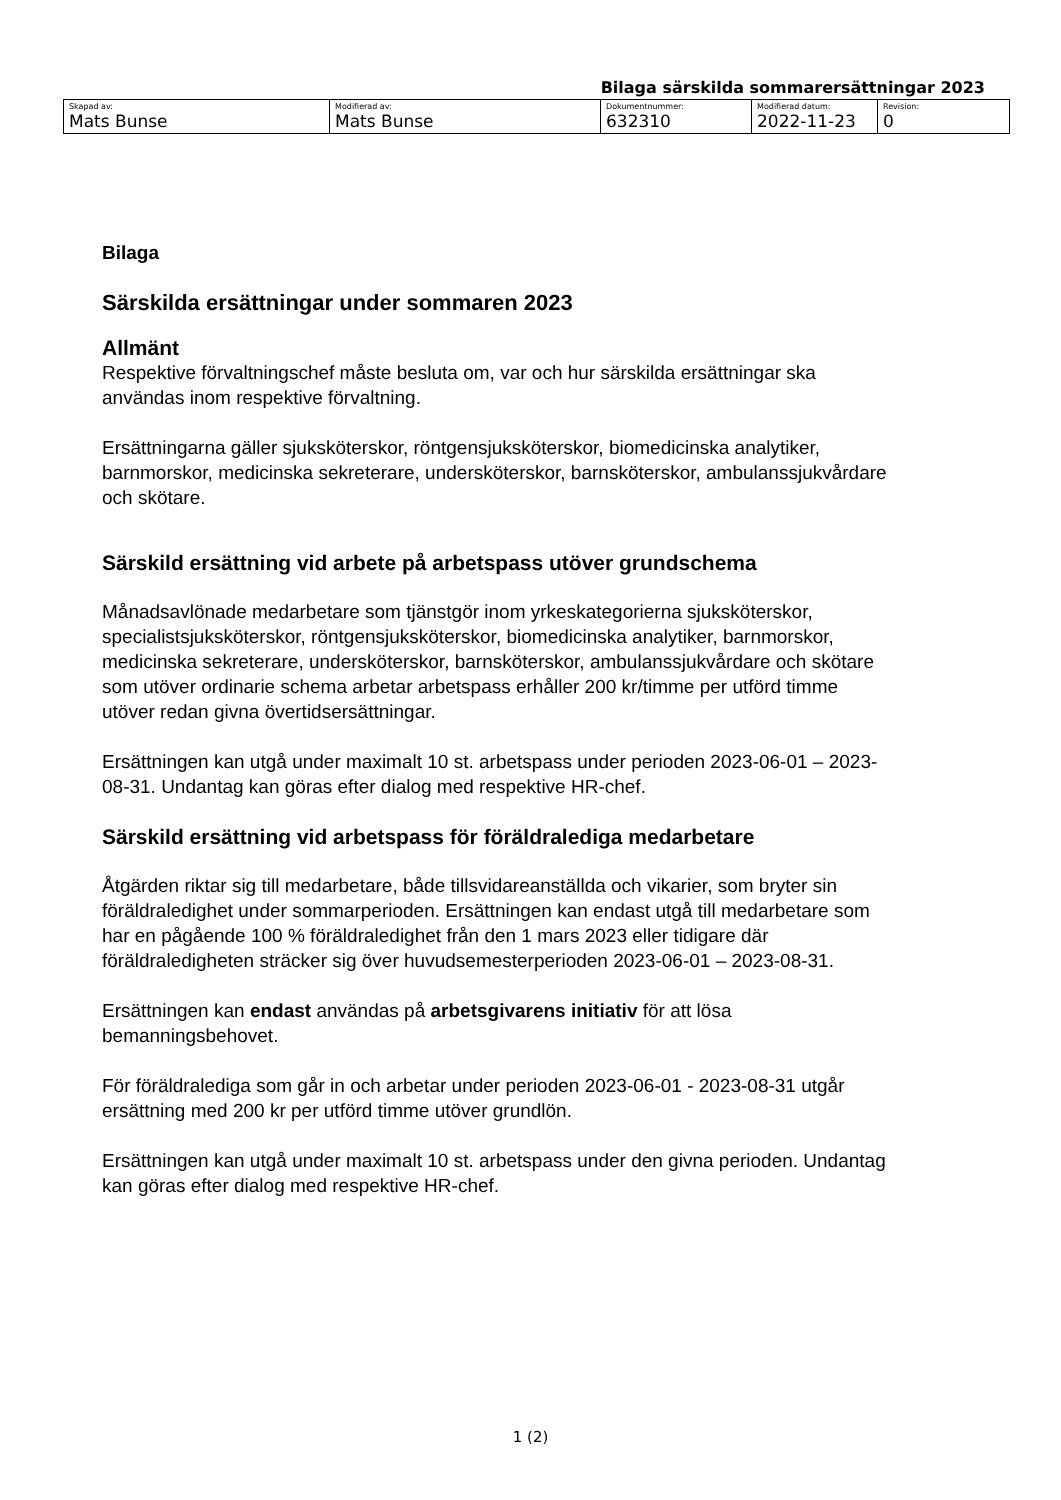Bilaga särskilda sommarersättningar 2023
| Skapad av: Mats Bunse | Modifierad av: Mats Bunse | Dokumentnummer: 632310 | Modifierad datum: 2022-11-23 | Revision: 0 |
Bilaga
Särskilda ersättningar under sommaren 2023
Allmänt
Respektive förvaltningschef måste besluta om, var och hur särskilda ersättningar ska användas inom respektive förvaltning.
Ersättningarna gäller sjuksköterskor, röntgensjuksköterskor, biomedicinska analytiker, barnmorskor, medicinska sekreterare, undersköterskor, barnsköterskor, ambulanssjukvårdare och skötare.
Särskild ersättning vid arbete på arbetspass utöver grundschema
Månadsavlönade medarbetare som tjänstgör inom yrkeskategorierna sjuksköterskor, specialistsjuksköterskor, röntgensjuksköterskor, biomedicinska analytiker, barnmorskor, medicinska sekreterare, undersköterskor, barnsköterskor, ambulanssjukvårdare och skötare som utöver ordinarie schema arbetar arbetspass erhåller 200 kr/timme per utförd timme utöver redan givna övertidsersättningar.
Ersättningen kan utgå under maximalt 10 st. arbetspass under perioden 2023-06-01 – 2023-08-31. Undantag kan göras efter dialog med respektive HR-chef.
Särskild ersättning vid arbetspass för föräldralediga medarbetare
Åtgärden riktar sig till medarbetare, både tillsvidareanställda och vikarier, som bryter sin föräldraledighet under sommarperioden. Ersättningen kan endast utgå till medarbetare som har en pågående 100 % föräldraledighet från den 1 mars 2023 eller tidigare där föräldraledigheten sträcker sig över huvudsemesterperioden 2023-06-01 – 2023-08-31.
Ersättningen kan endast användas på arbetsgivarens initiativ för att lösa bemanningsbehovet.
För föräldralediga som går in och arbetar under perioden 2023-06-01 - 2023-08-31 utgår ersättning med 200 kr per utförd timme utöver grundlön.
Ersättningen kan utgå under maximalt 10 st. arbetspass under den givna perioden. Undantag kan göras efter dialog med respektive HR-chef.
1 (2)